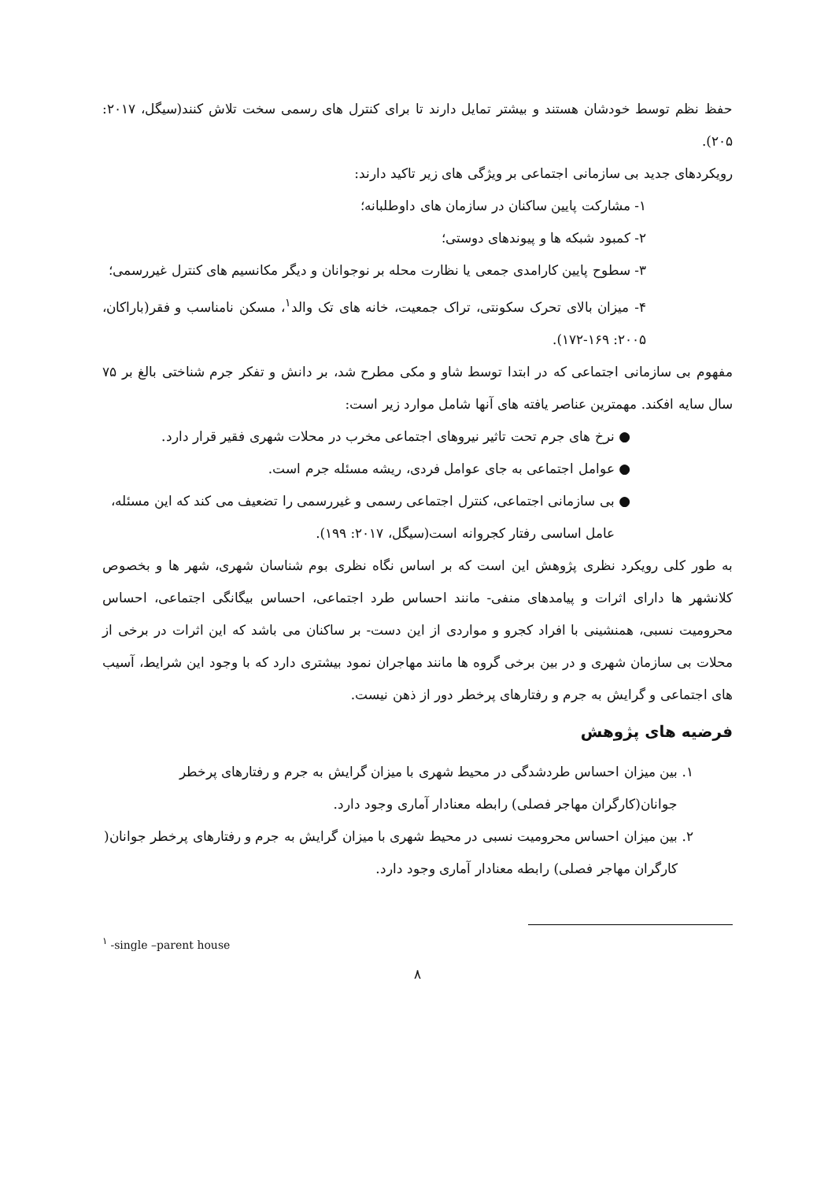حفظ نظم توسط خودشان هستند و بیشتر تمایل دارند تا برای کنترل های رسمی سخت تلاش کنند(سیگل، ۲۰۱۷: ۲۰۵).
رویکردهای جدید بی سازمانی اجتماعی بر ویژگی های زیر تاکید دارند:
۱- مشارکت پایین ساکنان در سازمان های داوطلبانه؛
۲- کمبود شبکه ها و پیوندهای دوستی؛
۳- سطوح پایین کارامدی جمعی یا نظارت محله بر نوجوانان و دیگر مکانسیم های کنترل غیررسمی؛
۴- میزان بالای تحرک سکونتی، تراک جمعیت، خانه های تک والد<sup>۱</sup>، مسکن نامناسب و فقر(باراکان، ۲۰۰۵: ۱۶۹-۱۷۲).
مفهوم بی سازمانی اجتماعی که در ابتدا توسط شاو و مکی مطرح شد، بر دانش و تفکر جرم شناختی بالغ بر ۷۵ سال سایه افکند. مهمترین عناصر یافته های آنها شامل موارد زیر است:
● نرخ های جرم تحت تاثیر نیروهای اجتماعی مخرب در محلات شهری فقیر قرار دارد.
● عوامل اجتماعی به جای عوامل فردی، ریشه مسئله جرم است.
● بی سازمانی اجتماعی، کنترل اجتماعی رسمی و غیررسمی را تضعیف می کند که این مسئله، عامل اساسی رفتار کجروانه است(سیگل، ۲۰۱۷: ۱۹۹).
به طور کلی رویکرد نظری پژوهش این است که بر اساس نگاه نظری بوم شناسان شهری، شهر ها و بخصوص کلانشهر ها دارای اثرات و پیامدهای منفی- مانند احساس طرد اجتماعی، احساس بیگانگی اجتماعی، احساس محرومیت نسبی، همنشینی با افراد کجرو و مواردی از این دست- بر ساکنان می باشد که این اثرات در برخی از محلات بی سازمان شهری و در بین برخی گروه ها مانند مهاجران نمود بیشتری دارد که با وجود این شرایط، آسیب های اجتماعی و گرایش به جرم و رفتارهای پرخطر دور از ذهن نیست.
فرضیه های پژوهش
۱. بین میزان احساس طردشدگی در محیط شهری با میزان گرایش به جرم و رفتارهای پرخطر جوانان(کارگران مهاجر فصلی) رابطه معنادار آماری وجود دارد.
۲. بین میزان احساس محرومیت نسبی در محیط شهری با میزان گرایش به جرم و رفتارهای پرخطر جوانان( کارگران مهاجر فصلی) رابطه معنادار آماری وجود دارد.
<sup>۱</sup> -single –parent house
۸